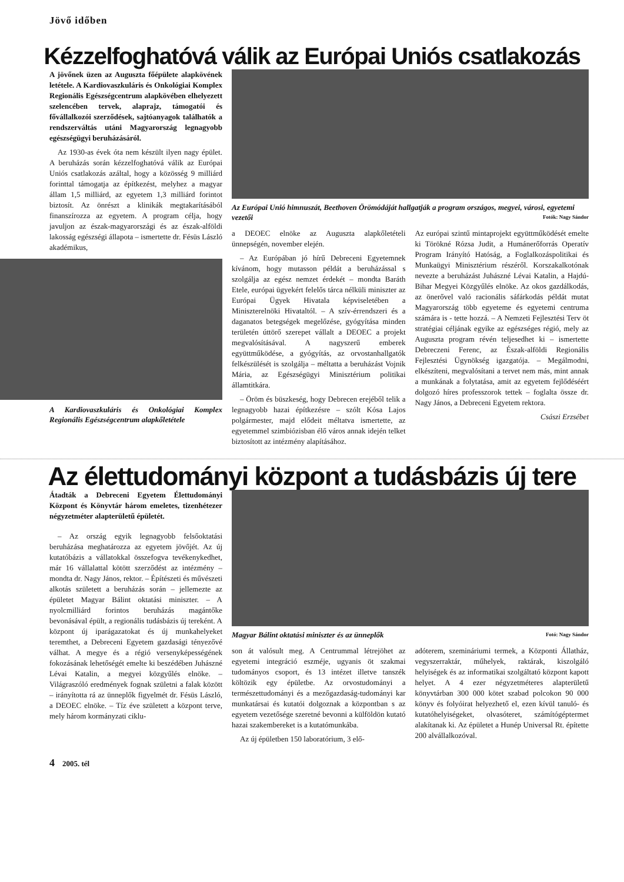Jövő időben
Kézzelfoghatóvá válik az Európai Uniós csatlakozás
A jövőnek üzen az Auguszta főépülete alapkövének letétele. A Kardiovaszkuláris és Onkológiai Komplex Regionális Egészségcentrum alapkövében elhelyezett szelencében tervek, alaprajz, támogatói és fővállalkozói szerződések, sajtóanyagok találhatók a rendszerváltás utáni Magyarország legnagyobb egészségügyi beruházásáról.
Az 1930-as évek óta nem készült ilyen nagy épület. A beruházás során kézzelfoghatóvá válik az Európai Uniós csatlakozás azáltal, hogy a közösség 9 milliárd forinttal támogatja az építkezést, melyhez a magyar állam 1,5 milliárd, az egyetem 1,3 milliárd forintot biztosít. Az önrészt a klinikák megtakarításából finanszírozza az egyetem. A program célja, hogy javuljon az észak-magyarországi és az észak-alföldi lakosság egészségi állapota – ismertette dr. Fésüs László akadémikus,
A Kardiovaszkuláris és Onkológiai Komplex Regionális Egészségcentrum alapkőletétele
Az Európai Unió himnuszát, Beethoven Örömódáját hallgatják a program országos, megyei, városi, egyetemi vezetői Fotók: Nagy Sándor
a DEOEC elnöke az Auguszta alapkőletételi ünnepségén, november elején.
– Az Európában jó hírű Debreceni Egyetemnek kívánom, hogy mutasson példát a beruházással s szolgálja az egész nemzet érdekét – mondta Baráth Etele, európai ügyekért felelős tárca nélküli miniszter az Európai Ügyek Hivatala képviseletében a Miniszterelnöki Hivataltól. – A szív-érrendszeri és a daganatos betegségek megelőzése, gyógyítása minden területén úttörő szerepet vállalt a DEOEC a projekt megvalósításával. A nagyszerű emberek együttműködése, a gyógyítás, az orvostanhallgatók felkészülését is szolgálja – méltatta a beruházást Vojnik Mária, az Egészségügyi Minisztérium politikai államtitkára.
– Öröm és büszkeség, hogy Debrecen erejéből telik a legnagyobb hazai építkezésre – szólt Kósa Lajos polgármester, majd elődeit méltatva ismertette, az egyetemmel szimbiózisban élő város annak idején telket biztosított az intézmény alapításához.
Az európai szintű mintaprojekt együttműködését emelte ki Törökné Rózsa Judit, a Humánerőforrás Operatív Program Irányító Hatóság, a Foglalkozáspolitikai és Munkaügyi Minisztérium részéről. Korszakalkotónak nevezte a beruházást Juhászné Lévai Katalin, a Hajdú-Bihar Megyei Közgyűlés elnöke. Az okos gazdálkodás, az önerővel való racionális sáfárkodás példát mutat Magyarország több egyeteme és egyetemi centruma számára is - tette hozzá. – A Nemzeti Fejlesztési Terv öt stratégiai céljának egyike az egészséges régió, mely az Auguszta program révén teljesedhet ki – ismertette Debreczeni Ferenc, az Észak-alföldi Regionális Fejlesztési Ügynökség igazgatója. – Megálmodni, elkészíteni, megvalósítani a tervet nem más, mint annak a munkának a folytatása, amit az egyetem fejlődéséért dolgozó híres professzorok tettek – foglalta össze dr. Nagy János, a Debreceni Egyetem rektora.
Császi Erzsébet
Az élettudományi központ a tudásbázis új tere
Átadták a Debreceni Egyetem Élettudományi Központ és Könyvtár három emeletes, tizenhétezer négyzetméter alapterületű épületét.
– Az ország egyik legnagyobb felsőoktatási beruházása meghatározza az egyetem jövőjét. Az új kutatóbázis a vállatokkal összefogva tevékenykedhet, már 16 vállalattal kötött szerződést az intézmény – mondta dr. Nagy János, rektor. – Építészeti és művészeti alkotás született a beruházás során – jellemezte az épületet Magyar Bálint oktatási miniszter. – A nyolcmilliárd forintos beruházás magántőke bevonásával épült, a regionális tudásbázis új tereként. A központ új iparágazatokat és új munkahelyeket teremthet, a Debreceni Egyetem gazdasági tényezővé válhat. A megye és a régió versenyképességének fokozásának lehetőségét emelte ki beszédében Juhászné Lévai Katalin, a megyei közgyűlés elnöke. – Világraszóló eredmények fognak születni a falak között – irányította rá az ünneplők figyelmét dr. Fésüs László, a DEOEC elnöke. – Tíz éve született a központ terve, mely három kormányzati ciklu-
Magyar Bálint oktatási miniszter és az ünneplők Fotó: Nagy Sándor
son át valósult meg. A Centrummal létrejöhet az egyetemi integráció eszméje, ugyanis öt szakmai tudományos csoport, és 13 intézet illetve tanszék költözik egy épületbe. Az orvostudományi a természettudományi és a mezőgazdaság-tudományi kar munkatársai és kutatói dolgoznak a központban s az egyetem vezetősége szeretné bevonni a külföldön kutató hazai szakembereket is a kutatómunkába.
Az új épületben 150 laboratórium, 3 elő-
adóterem, szemináriumi termek, a Központi Állatház, vegyszerraktár, műhelyek, raktárak, kiszolgáló helyiségek és az informatikai szolgáltató központ kapott helyet. A 4 ezer négyzetméteres alapterületű könyvtárban 300 000 kötet szabad polcokon 90 000 könyv és folyóirat helyezhető el, ezen kívül tanuló- és kutatóhelyiségeket, olvasóteret, számítógéptermet alakítanak ki. Az épületet a Hunép Universal Rt. építette 200 alvállalkozóval.
4 2005. tél